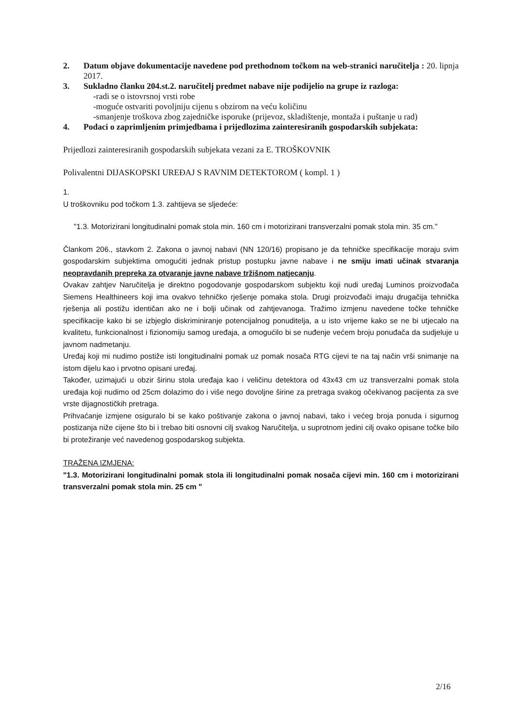2. Datum objave dokumentacije navedene pod prethodnom točkom na web-stranici naručitelja : 20. lipnja 2017.
3. Sukladno članku 204.st.2. naručitelj predmet nabave nije podijelio na grupe iz razloga:
-radi se o istovrsnoj vrsti robe
-moguće ostvariti povoljniju cijenu s obzirom na veću količinu
-smanjenje troškova zbog zajedničke isporuke (prijevoz, skladištenje, montaža i puštanje u rad)
4. Podaci o zaprimljenim primjedbama i prijedlozima zainteresiranih gospodarskih subjekata:
Prijedlozi zainteresiranih gospodarskih subjekata vezani za E. TROŠKOVNIK
Polivalentni DIJASKOPSKI UREĐAJ S RAVNIM DETEKTOROM ( kompl. 1 )
1.
U troškovniku pod točkom 1.3. zahtijeva se sljedeće:
"1.3. Motorizirani longitudinalni pomak stola min. 160 cm i motorizirani transverzalni pomak stola min. 35 cm."
Člankom 206., stavkom 2. Zakona o javnoj nabavi (NN 120/16) propisano je da tehničke specifikacije moraju svim gospodarskim subjektima omogućiti jednak pristup postupku javne nabave i ne smiju imati učinak stvaranja neopravdanih prepreka za otvaranje javne nabave tržišnom natjecanju.
Ovakav zahtjev Naručitelja je direktno pogodovanje gospodarskom subjektu koji nudi uređaj Luminos proizvođača Siemens Healthineers koji ima ovakvo tehničko rješenje pomaka stola. Drugi proizvođači imaju drugačija tehnička rješenja ali postižu identičan ako ne i bolji učinak od zahtjevanoga. Tražimo izmjenu navedene točke tehničke specifikacije kako bi se izbjeglo diskriminiranje potencijalnog ponuditelja, a u isto vrijeme kako se ne bi utjecalo na kvalitetu, funkcionalnost i fizionomiju samog uređaja, a omogućilo bi se nuđenje većem broju ponuđača da sudjeluje u javnom nadmetanju.
Uređaj koji mi nudimo postiže isti longitudinalni pomak uz pomak nosača RTG cijevi te na taj način vrši snimanje na istom dijelu kao i prvotno opisani uređaj.
Također, uzimajući u obzir širinu stola uređaja kao i veličinu detektora od 43x43 cm uz transverzalni pomak stola uređaja koji nudimo od 25cm dolazimo do i više nego dovoljne širine za pretraga svakog očekivanog pacijenta za sve vrste dijagnostičkih pretraga.
Prihvaćanje izmjene osiguralo bi se kako poštivanje zakona o javnoj nabavi, tako i većeg broja ponuda i sigurnog postizanja niže cijene što bi i trebao biti osnovni cilj svakog Naručitelja, u suprotnom jedini cilj ovako opisane točke bilo bi protežiranje već navedenog gospodarskog subjekta.
TRAŽENA IZMJENA:
"1.3. Motorizirani longitudinalni pomak stola ili longitudinalni pomak nosača cijevi min. 160 cm i motorizirani transverzalni pomak stola min. 25 cm "
2/16